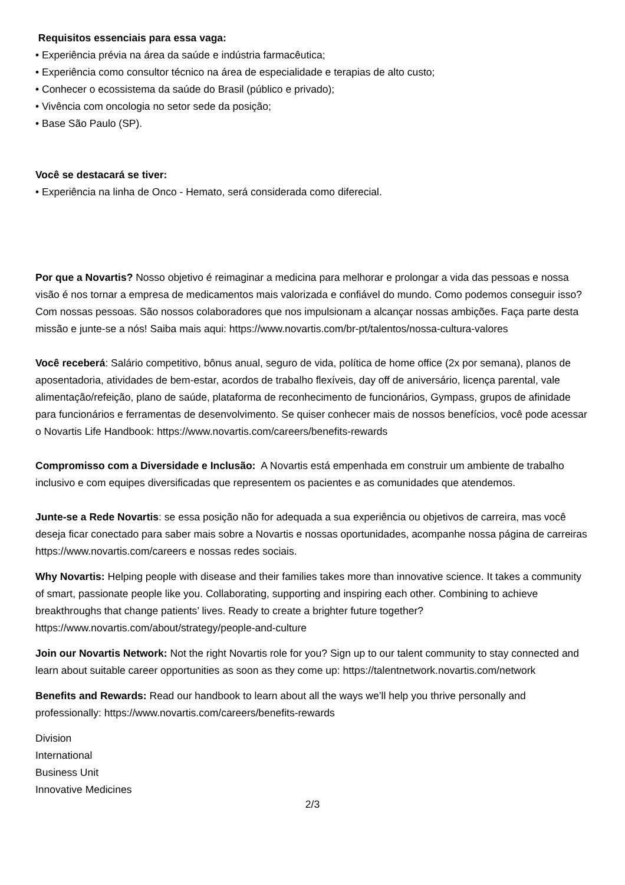Requisitos essenciais para essa vaga:
• Experiência prévia na área da saúde e indústria farmacêutica;
• Experiência como consultor técnico na área de especialidade e terapias de alto custo;
• Conhecer o ecossistema da saúde do Brasil (público e privado);
• Vivência com oncologia no setor sede da posição;
• Base São Paulo (SP).
Você se destacará se tiver:
• Experiência na linha de Onco - Hemato, será considerada como diferecial.
Por que a Novartis? Nosso objetivo é reimaginar a medicina para melhorar e prolongar a vida das pessoas e nossa visão é nos tornar a empresa de medicamentos mais valorizada e confiável do mundo. Como podemos conseguir isso? Com nossas pessoas. São nossos colaboradores que nos impulsionam a alcançar nossas ambições. Faça parte desta missão e junte-se a nós! Saiba mais aqui: https://www.novartis.com/br-pt/talentos/nossa-cultura-valores
Você receberá: Salário competitivo, bônus anual, seguro de vida, política de home office (2x por semana), planos de aposentadoria, atividades de bem-estar, acordos de trabalho flexíveis, day off de aniversário, licença parental, vale alimentação/refeição, plano de saúde, plataforma de reconhecimento de funcionários, Gympass, grupos de afinidade para funcionários e ferramentas de desenvolvimento. Se quiser conhecer mais de nossos benefícios, você pode acessar o Novartis Life Handbook: https://www.novartis.com/careers/benefits-rewards
Compromisso com a Diversidade e Inclusão: A Novartis está empenhada em construir um ambiente de trabalho inclusivo e com equipes diversificadas que representem os pacientes e as comunidades que atendemos.
Junte-se a Rede Novartis: se essa posição não for adequada a sua experiência ou objetivos de carreira, mas você deseja ficar conectado para saber mais sobre a Novartis e nossas oportunidades, acompanhe nossa página de carreiras https://www.novartis.com/careers e nossas redes sociais.
Why Novartis: Helping people with disease and their families takes more than innovative science. It takes a community of smart, passionate people like you. Collaborating, supporting and inspiring each other. Combining to achieve breakthroughs that change patients’ lives. Ready to create a brighter future together? https://www.novartis.com/about/strategy/people-and-culture
Join our Novartis Network: Not the right Novartis role for you? Sign up to our talent community to stay connected and learn about suitable career opportunities as soon as they come up: https://talentnetwork.novartis.com/network
Benefits and Rewards: Read our handbook to learn about all the ways we’ll help you thrive personally and professionally: https://www.novartis.com/careers/benefits-rewards
Division
International
Business Unit
Innovative Medicines
2/3